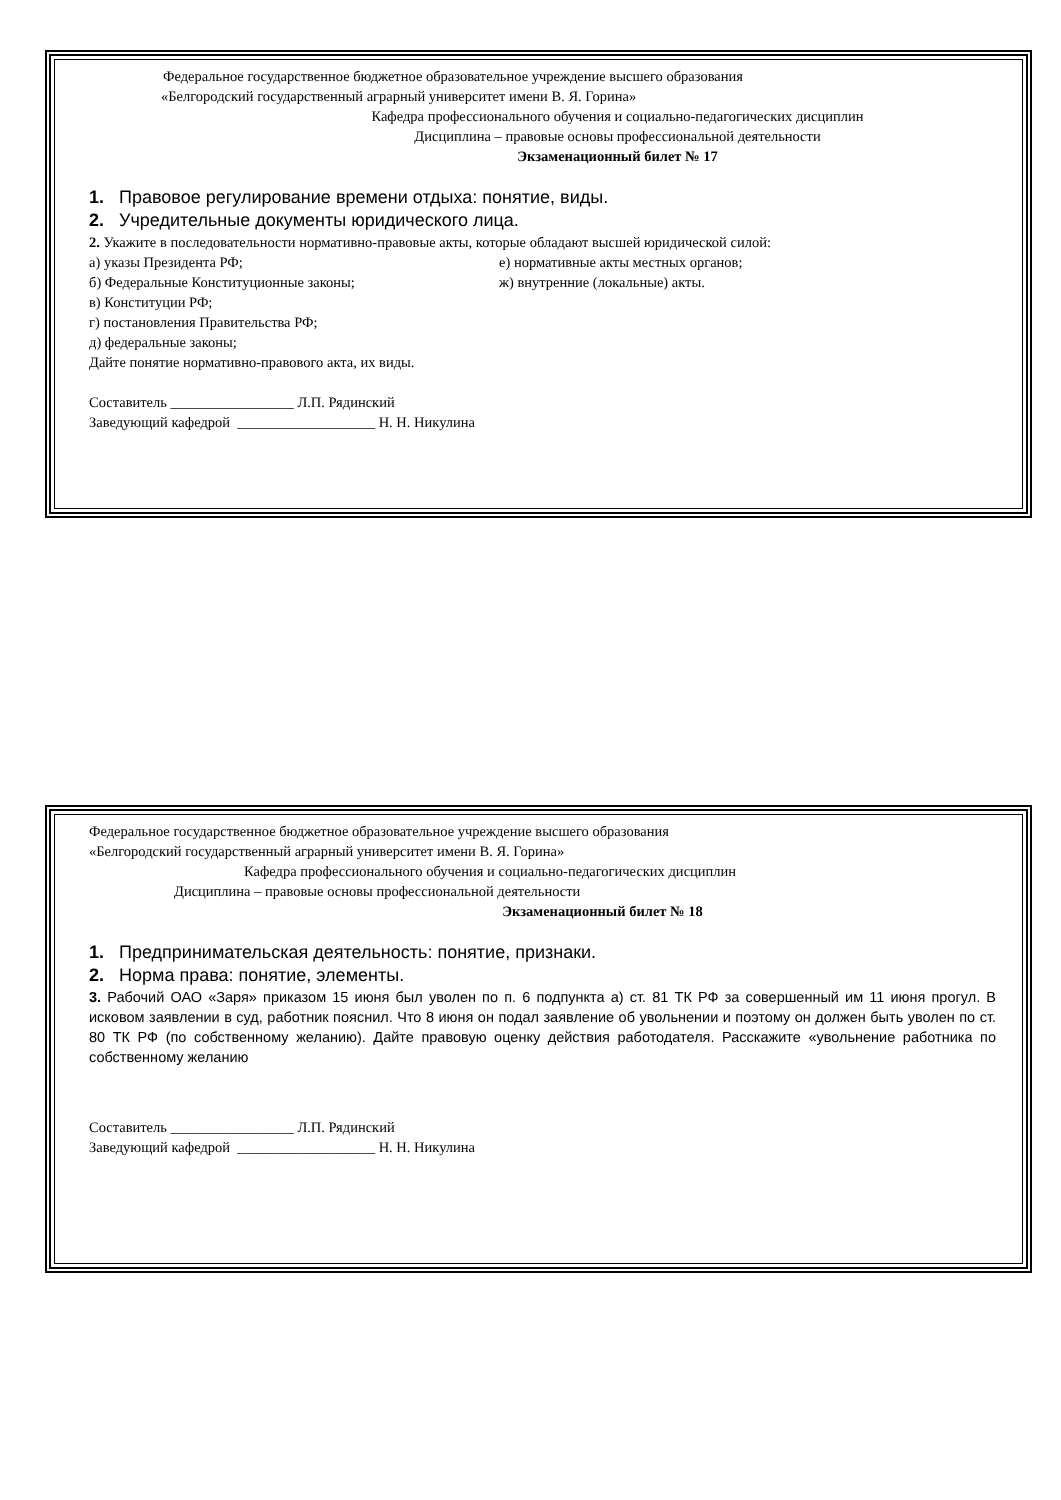Федеральное государственное бюджетное образовательное учреждение высшего образования
«Белгородский государственный аграрный университет имени В. Я. Горина»
Кафедра профессионального обучения и социально-педагогических дисциплин
Дисциплина – правовые основы профессиональной деятельности
Экзаменационный билет № 17
1. Правовое регулирование времени отдыха: понятие, виды.
2. Учредительные документы юридического лица.
2. Укажите в последовательности нормативно-правовые акты, которые обладают высшей юридической силой:
а) указы Президента РФ; е) нормативные акты местных органов;
б) Федеральные Конституционные законы; ж) внутренние (локальные) акты.
в) Конституции РФ;
г) постановления Правительства РФ;
д) федеральные законы;
Дайте понятие нормативно-правового акта, их виды.
Составитель _________________ Л.П. Рядинский
Заведующий кафедрой ___________________ Н. Н. Никулина
Федеральное государственное бюджетное образовательное учреждение высшего образования
«Белгородский государственный аграрный университет имени В. Я. Горина»
Кафедра профессионального обучения и социально-педагогических дисциплин
Дисциплина – правовые основы профессиональной деятельности
Экзаменационный билет № 18
1. Предпринимательская деятельность: понятие, признаки.
2. Норма права: понятие, элементы.
3. Рабочий ОАО «Заря» приказом 15 июня был уволен по п. 6 подпункта а) ст. 81 ТК РФ за совершенный им 11 июня прогул. В исковом заявлении в суд, работник пояснил. Что 8 июня он подал заявление об увольнении и поэтому он должен быть уволен по ст. 80 ТК РФ (по собственному желанию). Дайте правовую оценку действия работодателя. Расскажите «увольнение работника по собственному желанию
Составитель _________________ Л.П. Рядинский
Заведующий кафедрой ___________________ Н. Н. Никулина